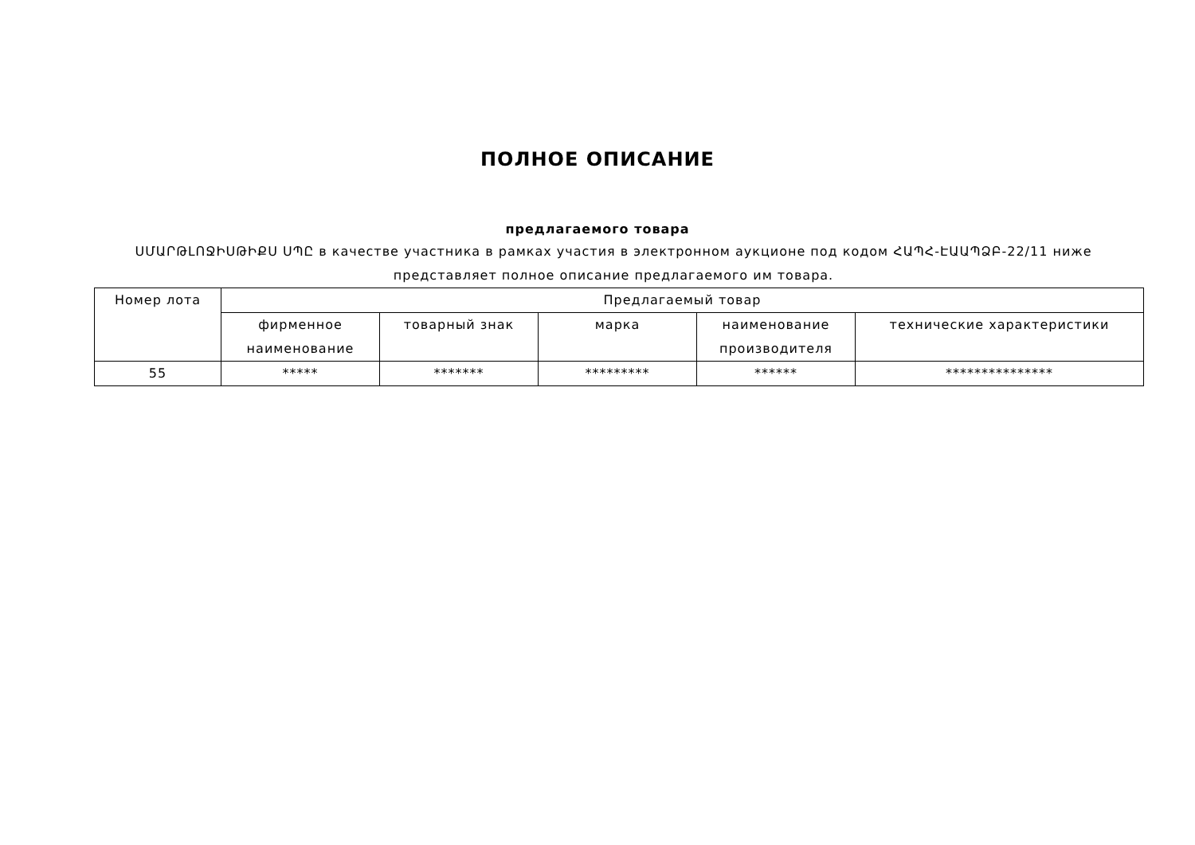ПОЛНОЕ ОПИСАНИЕ
предлагаемого товара
ՍՄԱՐԹԼՈՋԻՍԹԻՔՍ ՍՊԸ в качестве участника в рамках участия в электронном аукционе под кодом ՀԱՊՀ-ԷԱԱՊՁԲ-22/11 ниже представляет полное описание предлагаемого им товара.
| Номер лота | Предлагаемый товар | | | | |
| --- | --- | --- | --- | --- | --- |
| | фирменное наименование | товарный знак | марка | наименование производителя | технические характеристики |
| 55 | ***** | ******* | ********* | ****** | *************** |